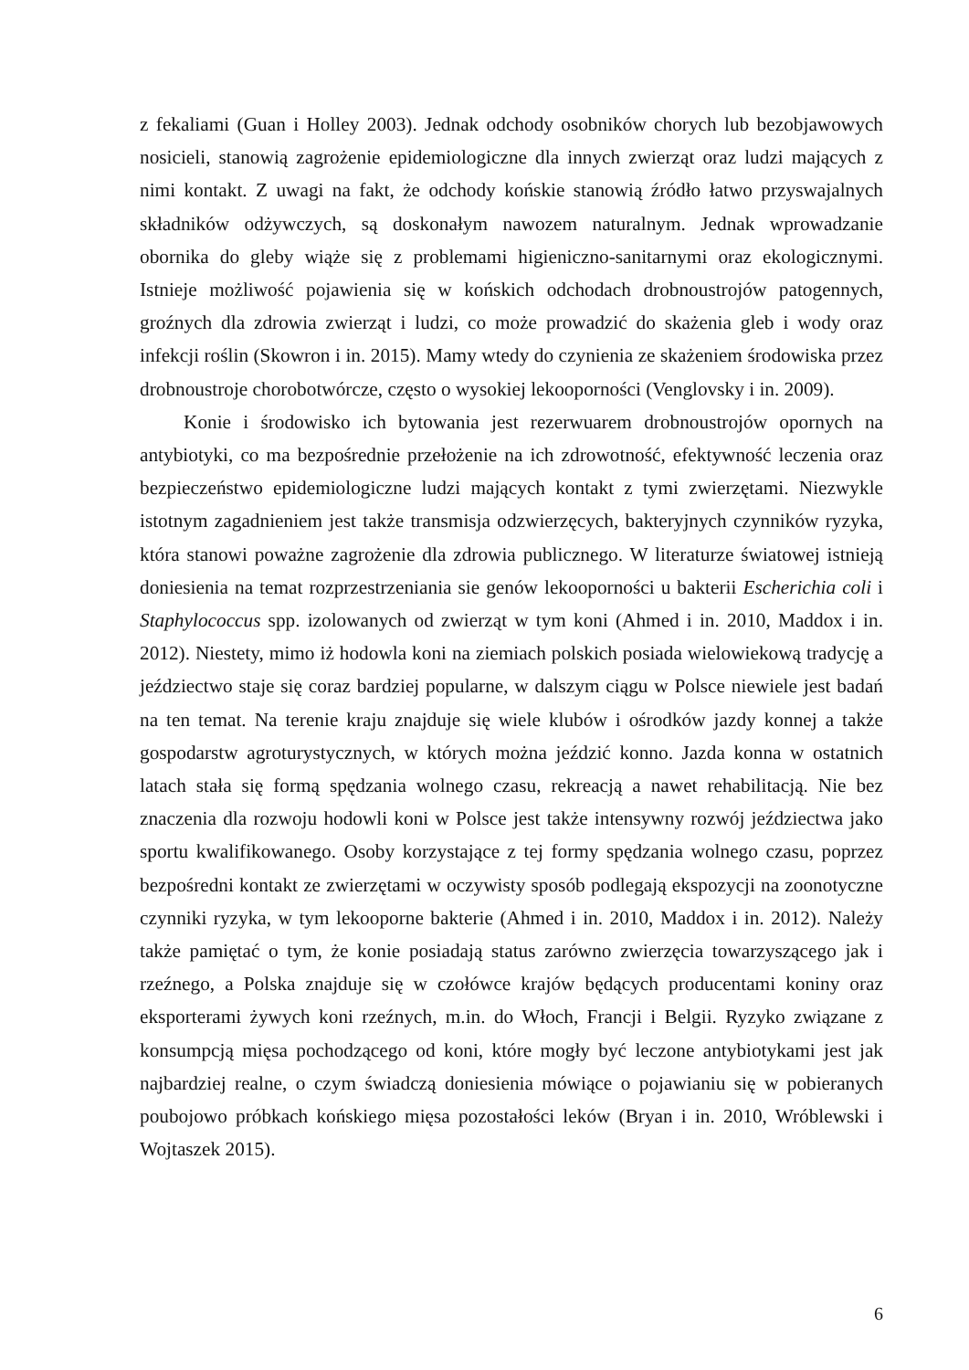z fekaliami (Guan i Holley 2003). Jednak odchody osobników chorych lub bezobjawowych nosicieli, stanowią zagrożenie epidemiologiczne dla innych zwierząt oraz ludzi mających z nimi kontakt. Z uwagi na fakt, że odchody końskie stanowią źródło łatwo przyswajalnych składników odżywczych, są doskonałym nawozem naturalnym. Jednak wprowadzanie obornika do gleby wiąże się z problemami higieniczno-sanitarnymi oraz ekologicznymi. Istnieje możliwość pojawienia się w końskich odchodach drobnoustrojów patogennych, groźnych dla zdrowia zwierząt i ludzi, co może prowadzić do skażenia gleb i wody oraz infekcji roślin (Skowron i in. 2015). Mamy wtedy do czynienia ze skażeniem środowiska przez drobnoustroje chorobotwórcze, często o wysokiej lekooporności (Venglovsky i in. 2009).
Konie i środowisko ich bytowania jest rezerwuarem drobnoustrojów opornych na antybiotyki, co ma bezpośrednie przełożenie na ich zdrowotność, efektywność leczenia oraz bezpieczeństwo epidemiologiczne ludzi mających kontakt z tymi zwierzętami. Niezwykle istotnym zagadnieniem jest także transmisja odzwierzęcych, bakteryjnych czynników ryzyka, która stanowi poważne zagrożenie dla zdrowia publicznego. W literaturze światowej istnieją doniesienia na temat rozprzestrzeniania sie genów lekooporności u bakterii Escherichia coli i Staphylococcus spp. izolowanych od zwierząt w tym koni (Ahmed i in. 2010, Maddox i in. 2012). Niestety, mimo iż hodowla koni na ziemiach polskich posiada wielowiekową tradycję a jeździectwo staje się coraz bardziej popularne, w dalszym ciągu w Polsce niewiele jest badań na ten temat. Na terenie kraju znajduje się wiele klubów i ośrodków jazdy konnej a także gospodarstw agroturystycznych, w których można jeździć konno. Jazda konna w ostatnich latach stała się formą spędzania wolnego czasu, rekreacją a nawet rehabilitacją. Nie bez znaczenia dla rozwoju hodowli koni w Polsce jest także intensywny rozwój jeździectwa jako sportu kwalifikowanego. Osoby korzystające z tej formy spędzania wolnego czasu, poprzez bezpośredni kontakt ze zwierzętami w oczywisty sposób podlegają ekspozycji na zoonotyczne czynniki ryzyka, w tym lekooporne bakterie (Ahmed i in. 2010, Maddox i in. 2012). Należy także pamiętać o tym, że konie posiadają status zarówno zwierzęcia towarzyszącego jak i rzeźnego, a Polska znajduje się w czołówce krajów będących producentami koniny oraz eksporterami żywych koni rzeźnych, m.in. do Włoch, Francji i Belgii. Ryzyko związane z konsumpcją mięsa pochodzącego od koni, które mogły być leczone antybiotykami jest jak najbardziej realne, o czym świadczą doniesienia mówiące o pojawianiu się w pobieranych poubojowo próbkach końskiego mięsa pozostałości leków (Bryan i in. 2010, Wróblewski i Wojtaszek 2015).
6